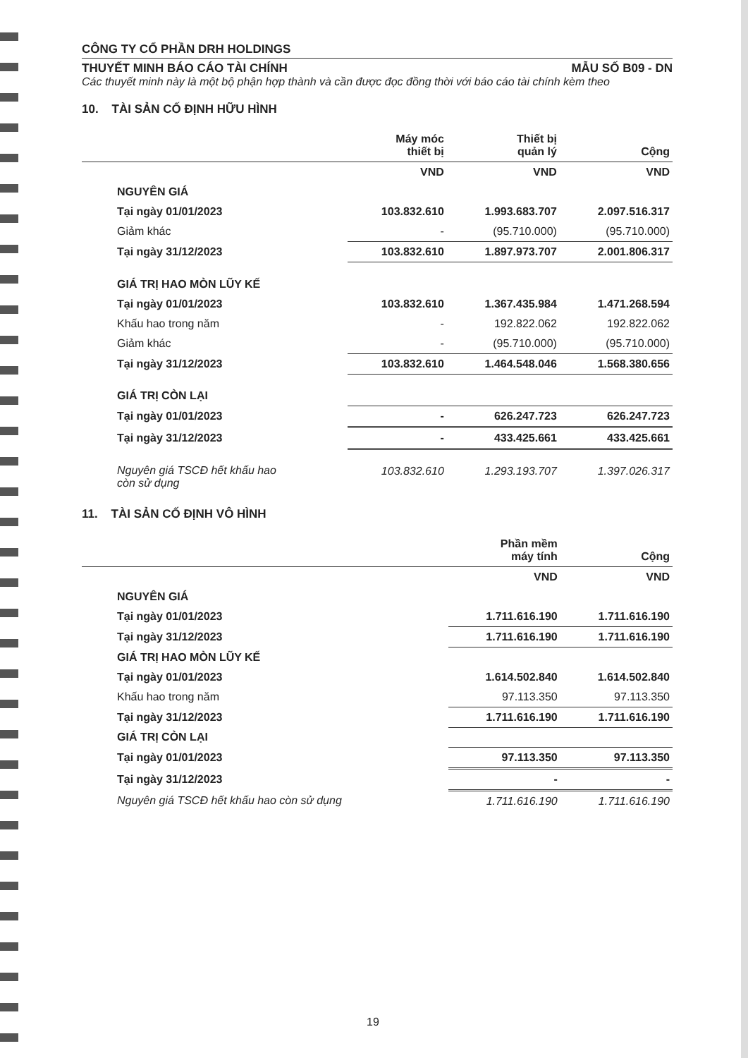CÔNG TY CỔ PHẦN DRH HOLDINGS
THUYẾT MINH BÁO CÁO TÀI CHÍNH MẪU SỐ B09 - DN
Các thuyết minh này là một bộ phận hợp thành và cần được đọc đồng thời với báo cáo tài chính kèm theo
10. TÀI SẢN CỐ ĐỊNH HỮU HÌNH
| | Máy móc thiết bị | Thiết bị quản lý | Cộng |
| --- | --- | --- | --- |
| | VND | VND | VND |
| NGUYÊN GIÁ | | | |
| Tại ngày 01/01/2023 | 103.832.610 | 1.993.683.707 | 2.097.516.317 |
| Giảm khác | - | (95.710.000) | (95.710.000) |
| Tại ngày 31/12/2023 | 103.832.610 | 1.897.973.707 | 2.001.806.317 |
| GIÁ TRỊ HAO MÒN LŨY KẾ | | | |
| Tại ngày 01/01/2023 | 103.832.610 | 1.367.435.984 | 1.471.268.594 |
| Khấu hao trong năm | - | 192.822.062 | 192.822.062 |
| Giảm khác | - | (95.710.000) | (95.710.000) |
| Tại ngày 31/12/2023 | 103.832.610 | 1.464.548.046 | 1.568.380.656 |
| GIÁ TRỊ CÒN LẠI | | | |
| Tại ngày 01/01/2023 | - | 626.247.723 | 626.247.723 |
| Tại ngày 31/12/2023 | - | 433.425.661 | 433.425.661 |
| Nguyên giá TSCĐ hết khấu hao còn sử dụng | 103.832.610 | 1.293.193.707 | 1.397.026.317 |
11. TÀI SẢN CỐ ĐỊNH VÔ HÌNH
| | Phần mềm máy tính | Cộng |
| --- | --- | --- |
| | VND | VND |
| NGUYÊN GIÁ | | |
| Tại ngày 01/01/2023 | 1.711.616.190 | 1.711.616.190 |
| Tại ngày 31/12/2023 | 1.711.616.190 | 1.711.616.190 |
| GIÁ TRỊ HAO MÒN LŨY KẾ | | |
| Tại ngày 01/01/2023 | 1.614.502.840 | 1.614.502.840 |
| Khấu hao trong năm | 97.113.350 | 97.113.350 |
| Tại ngày 31/12/2023 | 1.711.616.190 | 1.711.616.190 |
| GIÁ TRỊ CÒN LẠI | | |
| Tại ngày 01/01/2023 | 97.113.350 | 97.113.350 |
| Tại ngày 31/12/2023 | - | - |
| Nguyên giá TSCĐ hết khấu hao còn sử dụng | 1.711.616.190 | 1.711.616.190 |
19